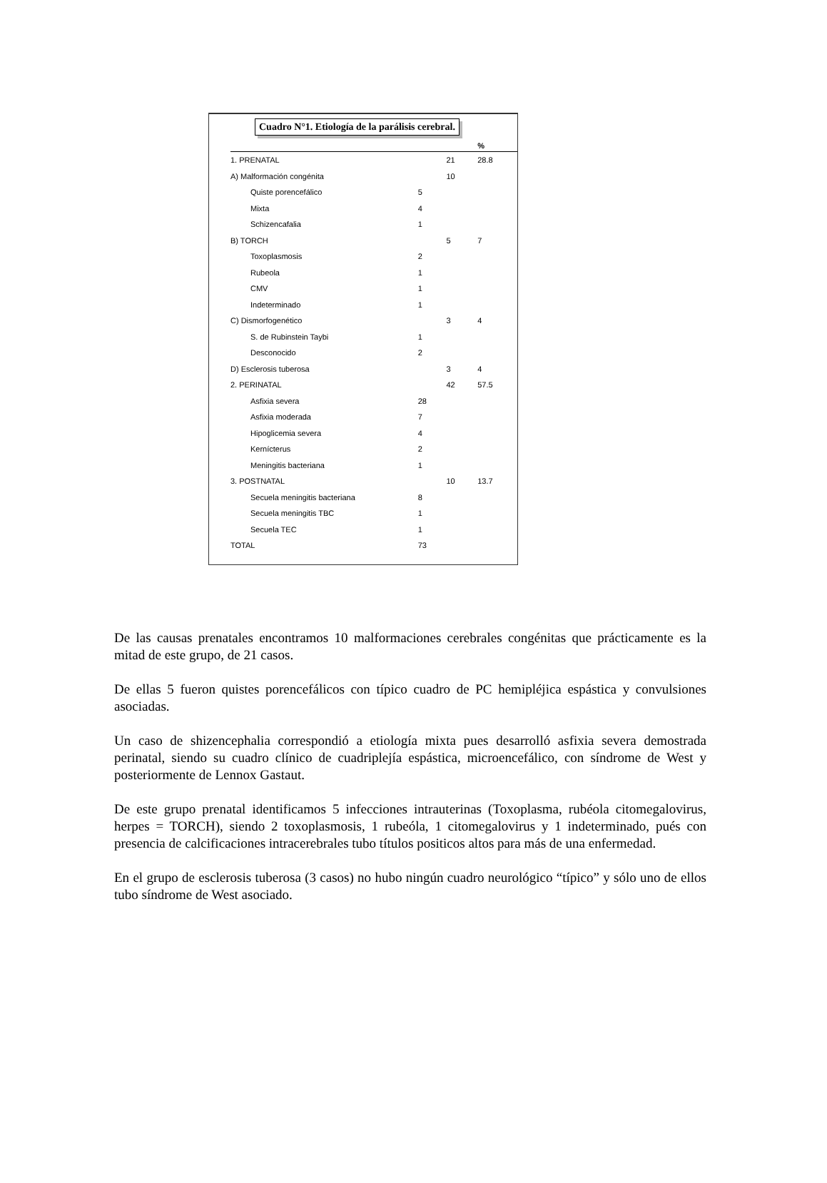Cuadro N°1. Etiología de la parálisis cerebral.
| | | | % |
| --- | --- | --- | --- |
| 1. PRENATAL | | 21 | 28.8 |
| A) Malformación congénita | | 10 | |
| Quiste porencefálico | 5 | | |
| Mixta | 4 | | |
| Schizencafalia | 1 | | |
| B) TORCH | | 5 | 7 |
| Toxoplasmosis | 2 | | |
| Rubeola | 1 | | |
| CMV | 1 | | |
| Indeterminado | 1 | | |
| C) Dismorfogenético | | 3 | 4 |
| S. de Rubinstein Taybi | 1 | | |
| Desconocido | 2 | | |
| D) Esclerosis tuberosa | | 3 | 4 |
| 2. PERINATAL | | 42 | 57.5 |
| Asfixia severa | 28 | | |
| Asfixia moderada | 7 | | |
| Hipoglicemia severa | 4 | | |
| Kernícterus | 2 | | |
| Meningitis bacteriana | 1 | | |
| 3. POSTNATAL | | 10 | 13.7 |
| Secuela meningitis bacteriana | 8 | | |
| Secuela meningitis TBC | 1 | | |
| Secuela TEC | 1 | | |
| TOTAL | 73 | | |
De las causas prenatales encontramos 10 malformaciones cerebrales congénitas que prácticamente es la mitad de este grupo, de 21 casos.
De ellas 5 fueron quistes porencefálicos con típico cuadro de PC hemipléjica espástica y convulsiones asociadas.
Un caso de shizencephalia correspondió a etiología mixta pues desarrolló asfixia severa demostrada perinatal, siendo su cuadro clínico de cuadriplejía espástica, microencefálico, con síndrome de West y posteriormente de Lennox Gastaut.
De este grupo prenatal identificamos 5 infecciones intrauterinas (Toxoplasma, rubéola citomegalovirus, herpes = TORCH), siendo 2 toxoplasmosis, 1 rubeóla, 1 citomegalovirus y 1 indeterminado, pués con presencia de calcificaciones intracerebrales tubo títulos positicos altos para más de una enfermedad.
En el grupo de esclerosis tuberosa (3 casos) no hubo ningún cuadro neurológico “típico” y sólo uno de ellos tubo síndrome de West asociado.